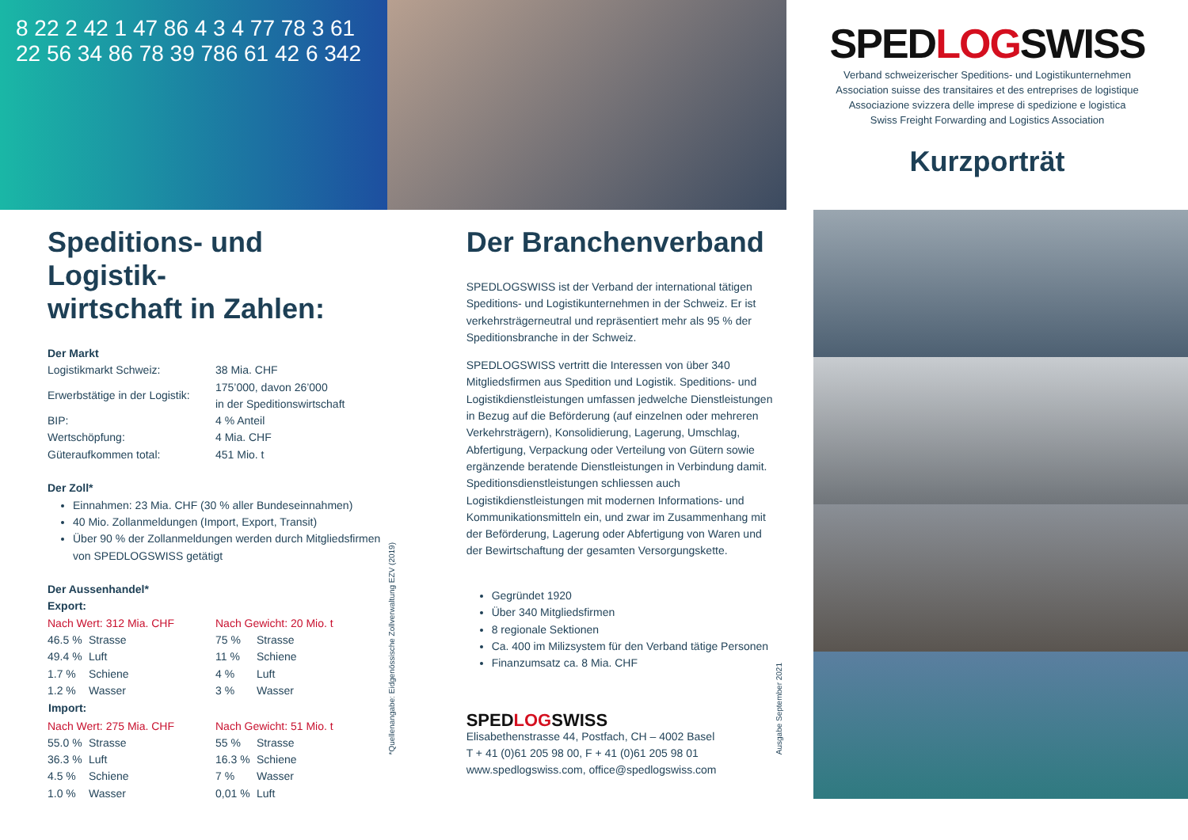8 22 2 42 1 47 86 4 3 4 77 78 3 61 22 56 34 86 78 39 786 61 42 6 342
SPEDLOGSWISS
Verband schweizerischer Speditions- und Logistikunternehmen
Association suisse des transitaires et des entreprises de logistique
Associazione svizzera delle imprese di spedizione e logistica
Swiss Freight Forwarding and Logistics Association
Kurzporträt
Speditions- und Logistik-
wirtschaft in Zahlen:
Der Markt
| Logistikmarkt Schweiz: | 38 Mia. CHF |
| Erwerbstätige in der Logistik: | 175’000, davon 26’000 in der Speditionswirtschaft |
| BIP: | 4 % Anteil |
| Wertschöpfung: | 4 Mia. CHF |
| Güteraufkommen total: | 451 Mio. t |
Der Zoll*
Einnahmen: 23 Mia. CHF (30 % aller Bundeseinnahmen)
40 Mio. Zollanmeldungen (Import, Export, Transit)
Über 90 % der Zollanmeldungen werden durch Mitgliedsfirmen von SPEDLOGSWISS getätigt
Der Aussenhandel*
Export:
| Nach Wert: 312 Mia. CHF | | Nach Gewicht: 20 Mio. t | |
| 46.5 % | Strasse | 75 % | Strasse |
| 49.4 % | Luft | 11 % | Schiene |
| 1.7 % | Schiene | 4 % | Luft |
| 1.2 % | Wasser | 3 % | Wasser |
| Import: | | | |
| Nach Wert: 275 Mia. CHF | | Nach Gewicht: 51 Mio. t | |
| 55.0 % | Strasse | 55 % | Strasse |
| 36.3 % | Luft | 16.3 % | Schiene |
| 4.5 % | Schiene | 7 % | Wasser |
| 1.0 % | Wasser | 0,01 % | Luft |
*Quellenangabe: Eidgenössische Zollverwaltung EZV (2019)
Der Branchenverband
SPEDLOGSWISS ist der Verband der international tätigen Speditions- und Logistikunternehmen in der Schweiz. Er ist verkehrsträgerneutral und repräsentiert mehr als 95 % der Speditionsbranche in der Schweiz.
SPEDLOGSWISS vertritt die Interessen von über 340 Mitgliedsfirmen aus Spedition und Logistik. Speditions- und Logistikdienstleistungen umfassen jedwelche Dienstleistungen in Bezug auf die Beförderung (auf einzelnen oder mehreren Verkehrsträgern), Konsolidierung, Lagerung, Umschlag, Abfertigung, Verpackung oder Verteilung von Gütern sowie ergänzende beratende Dienstleistungen in Verbindung damit. Speditionsdienstleistungen schliessen auch Logistikdienstleistungen mit modernen Informations- und Kommunikationsmitteln ein, und zwar im Zusammenhang mit der Beförderung, Lagerung oder Abfertigung von Waren und der Bewirtschaftung der gesamten Versorgungskette.
Gegründet 1920
Über 340 Mitgliedsfirmen
8 regionale Sektionen
Ca. 400 im Milizsystem für den Verband tätige Personen
Finanzumsatz ca. 8 Mia. CHF
SPEDLOGSWISS
Elisabethenstrasse 44, Postfach, CH – 4002 Basel
T + 41 (0)61 205 98 00, F + 41 (0)61 205 98 01
www.spedlogswiss.com, office@spedlogswiss.com
Ausgabe September 2021